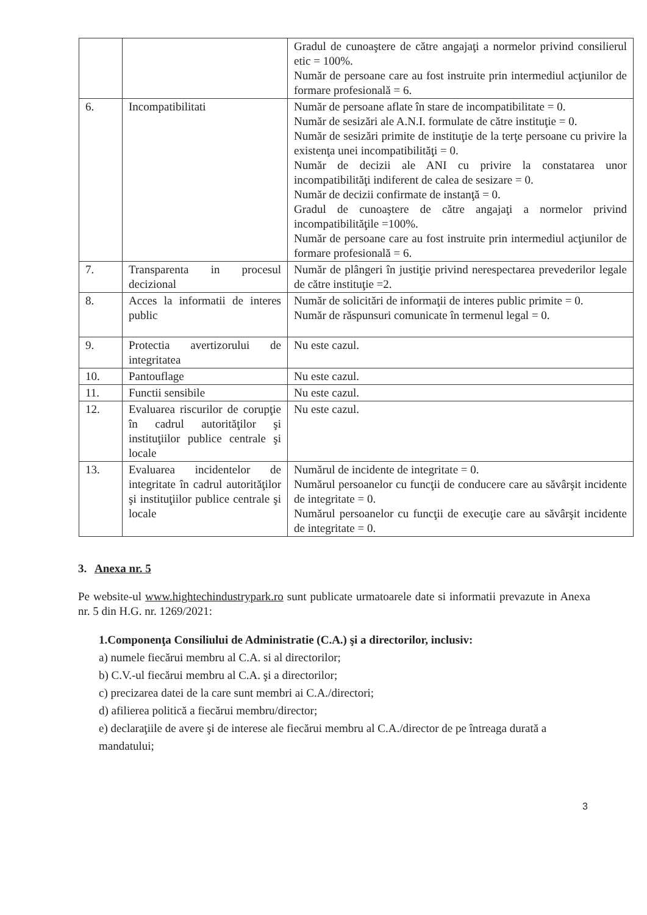| | | Gradul de cunoaştere de către angajaţi a normelor privind consilierul etic = 100%. Număr de persoane care au fost instruite prin intermediul acţiunilor de formare profesională = 6. |
| 6. | Incompatibilitati | Număr de persoane aflate în stare de incompatibilitate = 0. Număr de sesizări ale A.N.I. formulate de către instituţie = 0. Număr de sesizări primite de instituţie de la terţe persoane cu privire la existenţa unei incompatibilităţi = 0. Număr de decizii ale ANI cu privire la constatarea unor incompatibilităţi indiferent de calea de sesizare = 0. Număr de decizii confirmate de instanţă = 0. Gradul de cunoaştere de către angajaţi a normelor privind incompatibilităţile =100%. Număr de persoane care au fost instruite prin intermediul acţiunilor de formare profesională = 6. |
| 7. | Transparenta in procesul decizional | Număr de plângeri în justiţie privind nerespectarea prevederilor legale de către instituţie =2. |
| 8. | Acces la informatii de interes public | Număr de solicitări de informaţii de interes public primite = 0. Număr de răspunsuri comunicate în termenul legal = 0. |
| 9. | Protectia avertizorului de integritatea | Nu este cazul. |
| 10. | Pantouflage | Nu este cazul. |
| 11. | Functii sensibile | Nu este cazul. |
| 12. | Evaluarea riscurilor de corupţie în cadrul autorităţilor şi instituţiilor publice centrale şi locale | Nu este cazul. |
| 13. | Evaluarea incidentelor de integritate în cadrul autorităţilor şi instituţiilor publice centrale şi locale | Numărul de incidente de integritate = 0. Numărul persoanelor cu funcţii de conducere care au săvârşit incidente de integritate = 0. Numărul persoanelor cu funcţii de execuţie care au săvârşit incidente de integritate = 0. |
3. Anexa nr. 5
Pe website-ul www.hightechindustrypark.ro sunt publicate urmatoarele date si informatii prevazute in Anexa nr. 5 din H.G. nr. 1269/2021:
1.Componenţa Consiliului de Administratie (C.A.) şi a directorilor, inclusiv:
a) numele fiecărui membru al C.A. si al directorilor;
b) C.V.-ul fiecărui membru al C.A. şi a directorilor;
c) precizarea datei de la care sunt membri ai C.A./directori;
d) afilierea politică a fiecărui membru/director;
e) declaraţiile de avere şi de interese ale fiecărui membru al C.A./director de pe întreaga durată a mandatului;
3